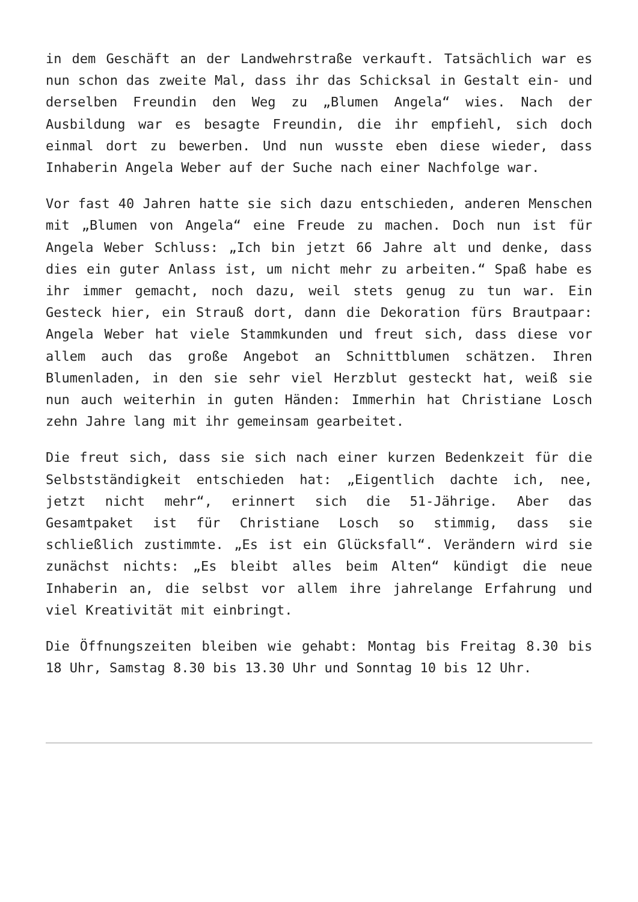in dem Geschäft an der Landwehrstraße verkauft. Tatsächlich war es nun schon das zweite Mal, dass ihr das Schicksal in Gestalt ein- und derselben Freundin den Weg zu „Blumen Angela“ wies. Nach der Ausbildung war es besagte Freundin, die ihr empfiehl, sich doch einmal dort zu bewerben. Und nun wusste eben diese wieder, dass Inhaberin Angela Weber auf der Suche nach einer Nachfolge war.
Vor fast 40 Jahren hatte sie sich dazu entschieden, anderen Menschen mit „Blumen von Angela“ eine Freude zu machen. Doch nun ist für Angela Weber Schluss: „Ich bin jetzt 66 Jahre alt und denke, dass dies ein guter Anlass ist, um nicht mehr zu arbeiten.“ Spaß habe es ihr immer gemacht, noch dazu, weil stets genug zu tun war. Ein Gesteck hier, ein Strauß dort, dann die Dekoration fürs Brautpaar: Angela Weber hat viele Stammkunden und freut sich, dass diese vor allem auch das große Angebot an Schnittblumen schätzen. Ihren Blumenladen, in den sie sehr viel Herzblut gesteckt hat, weiß sie nun auch weiterhin in guten Händen: Immerhin hat Christiane Losch zehn Jahre lang mit ihr gemeinsam gearbeitet.
Die freut sich, dass sie sich nach einer kurzen Bedenkzeit für die Selbstständigkeit entschieden hat: „Eigentlich dachte ich, nee, jetzt nicht mehr“, erinnert sich die 51-Jährige. Aber das Gesamtpaket ist für Christiane Losch so stimmig, dass sie schließlich zustimmte. „Es ist ein Glücksfall“. Verändern wird sie zunächst nichts: „Es bleibt alles beim Alten“ kündigt die neue Inhaberin an, die selbst vor allem ihre jahrelange Erfahrung und viel Kreativität mit einbringt.
Die Öffnungszeiten bleiben wie gehabt: Montag bis Freitag 8.30 bis 18 Uhr, Samstag 8.30 bis 13.30 Uhr und Sonntag 10 bis 12 Uhr.